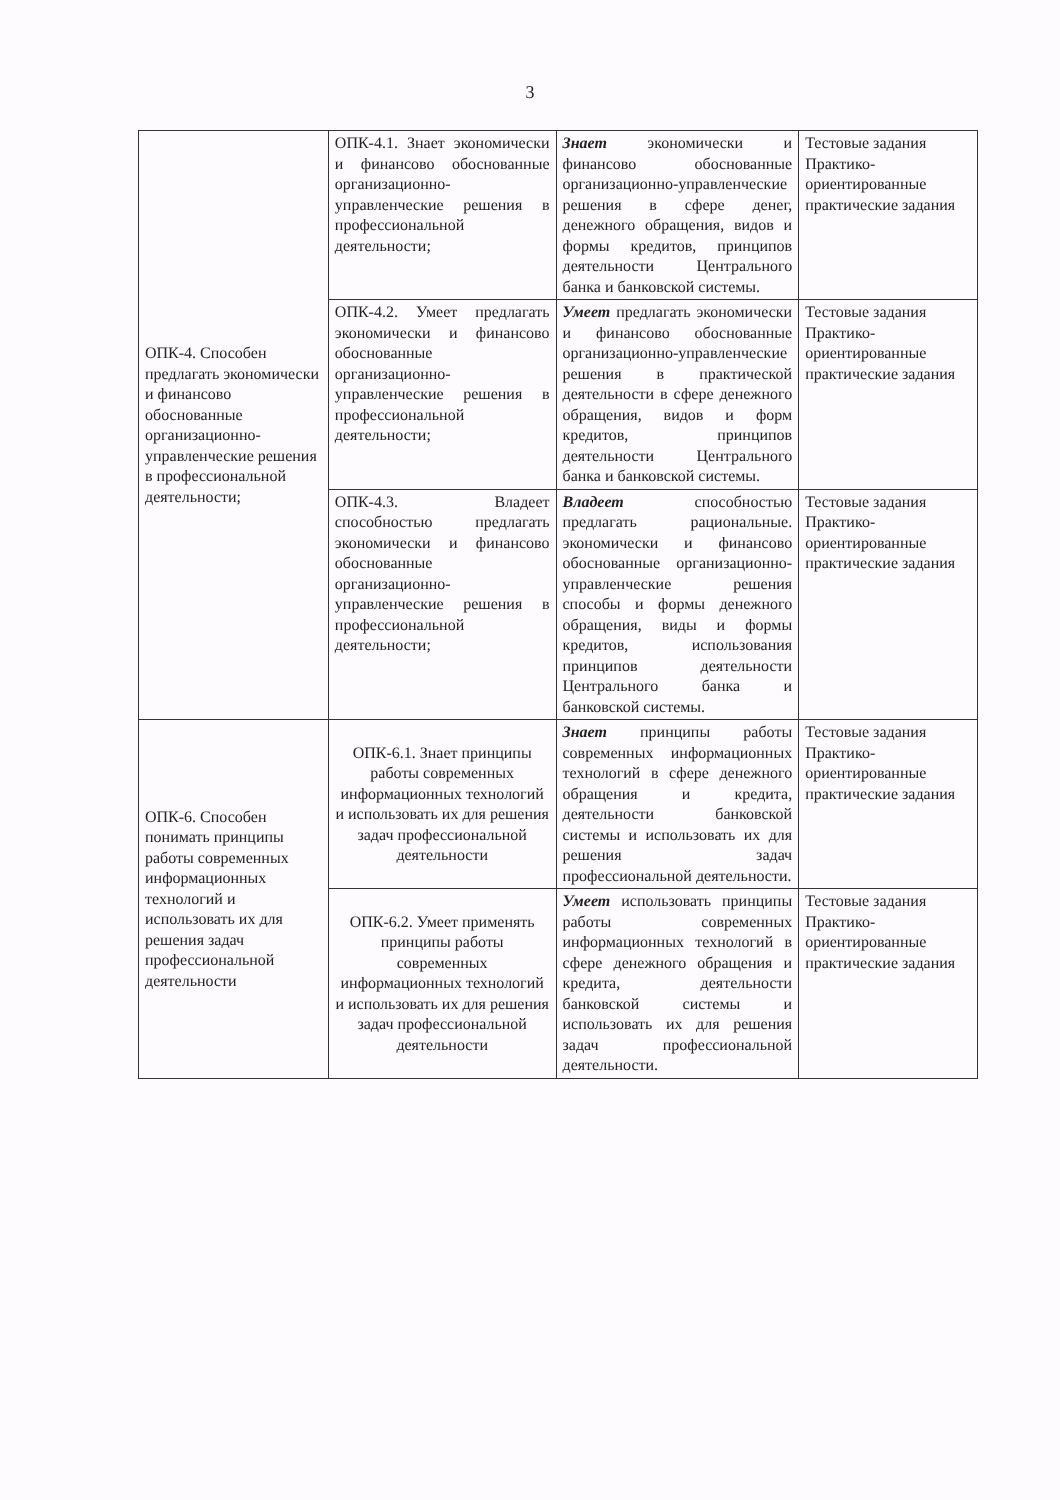3
| ОПК-4. Способен предлагать экономически и финансово обоснованные организационно-управленческие решения в профессиональной деятельности; | ОПК-4.1. Знает экономически и финансово обоснованные организационно-управленческие решения в профессиональной деятельности; | Знает экономически и финансово обоснованные организационно-управленческие решения в сфере денег, денежного обращения, видов и формы кредитов, принципов деятельности Центрального банка и банковской системы. | Тестовые задания Практико-ориентированные практические задания |
| | ОПК-4.2. Умеет предлагать экономически и финансово обоснованные организационно-управленческие решения в профессиональной деятельности; | Умеет предлагать экономически и финансово обоснованные организационно-управленческие решения в практической деятельности в сфере денежного обращения, видов и форм кредитов, принципов деятельности Центрального банка и банковской системы. | Тестовые задания Практико-ориентированные практические задания |
| | ОПК-4.3. Владеет способностью предлагать экономически и финансово обоснованные организационно-управленческие решения в профессиональной деятельности; | Владеет способностью предлагать рациональные. экономически и финансово обоснованные организационно-управленческие решения способы и формы денежного обращения, виды и формы кредитов, использования принципов деятельности Центрального банка и банковской системы. | Тестовые задания Практико-ориентированные практические задания |
| ОПК-6. Способен понимать принципы работы современных информационных технологий и использовать их для решения задач профессиональной деятельности | ОПК-6.1. Знает принципы работы современных информационных технологий и использовать их для решения задач профессиональной деятельности | Знает принципы работы современных информационных технологий в сфере денежного обращения и кредита, деятельности банковской системы и использовать их для решения задач профессиональной деятельности. | Тестовые задания Практико-ориентированные практические задания |
| | ОПК-6.2. Умеет применять принципы работы современных информационных технологий и использовать их для решения задач профессиональной деятельности | Умеет использовать принципы работы современных информационных технологий в сфере денежного обращения и кредита, деятельности банковской системы и использовать их для решения задач профессиональной деятельности. | Тестовые задания Практико-ориентированные практические задания |